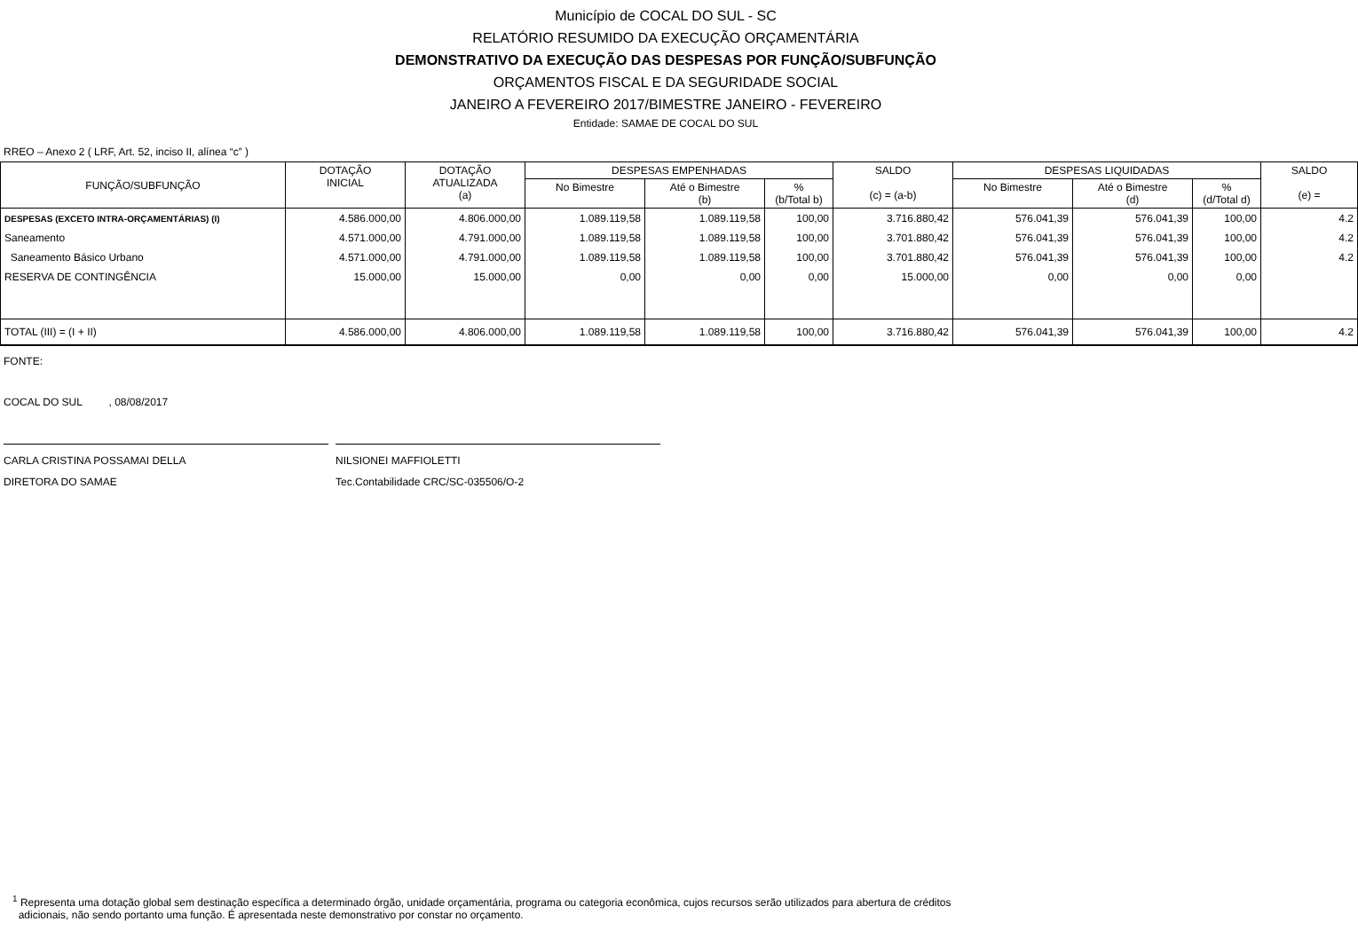Município de COCAL DO SUL - SC
RELATÓRIO RESUMIDO DA EXECUÇÃO ORÇAMENTÁRIA
DEMONSTRATIVO DA EXECUÇÃO DAS DESPESAS POR FUNÇÃO/SUBFUNÇÃO
ORÇAMENTOS FISCAL E DA SEGURIDADE SOCIAL
JANEIRO A FEVEREIRO 2017/BIMESTRE JANEIRO - FEVEREIRO
Entidade: SAMAE DE COCAL DO SUL
RREO – Anexo 2 ( LRF, Art. 52, inciso II, alínea “c” )
| FUNÇÃO/SUBFUNÇÃO | DOTAÇÃO INICIAL | DOTAÇÃO ATUALIZADA (a) | DESPESAS EMPENHADAS | | | SALDO (c) = (a-b) | DESPESAS LIQUIDADAS | | | SALDO (e) = |
| --- | --- | --- | --- | --- | --- | --- | --- | --- | --- | --- |
| | | | No Bimestre | Até o Bimestre (b) | % (b/Total b) | | No Bimestre | Até o Bimestre (d) | % (d/Total d) | |
| DESPESAS (EXCETO INTRA-ORÇAMENTÁRIAS) (I) | 4.586.000,00 | 4.806.000,00 | 1.089.119,58 | 1.089.119,58 | 100,00 | 3.716.880,42 | 576.041,39 | 576.041,39 | 100,00 | 4.2 |
| Saneamento | 4.571.000,00 | 4.791.000,00 | 1.089.119,58 | 1.089.119,58 | 100,00 | 3.701.880,42 | 576.041,39 | 576.041,39 | 100,00 | 4.2 |
| Saneamento Básico Urbano | 4.571.000,00 | 4.791.000,00 | 1.089.119,58 | 1.089.119,58 | 100,00 | 3.701.880,42 | 576.041,39 | 576.041,39 | 100,00 | 4.2 |
| RESERVA DE CONTINGÊNCIA | 15.000,00 | 15.000,00 | 0,00 | 0,00 | 0,00 | 15.000,00 | 0,00 | 0,00 | 0,00 | |
| TOTAL (III) = (I + II) | 4.586.000,00 | 4.806.000,00 | 1.089.119,58 | 1.089.119,58 | 100,00 | 3.716.880,42 | 576.041,39 | 576.041,39 | 100,00 | 4.2 |
FONTE:
COCAL DO SUL , 08/08/2017
CARLA CRISTINA POSSAMAI DELLA
DIRETORA DO SAMAE
NILSIONEI MAFFIOLETTI
Tec.Contabilidade CRC/SC-035506/O-2
<sup>1</sup> Representa uma dotação global sem destinação específica a determinado órgão, unidade orçamentária, programa ou categoria econômica, cujos recursos serão utilizados para abertura de créditos
adicionais, não sendo portanto uma função. É apresentada neste demonstrativo por constar no orçamento.